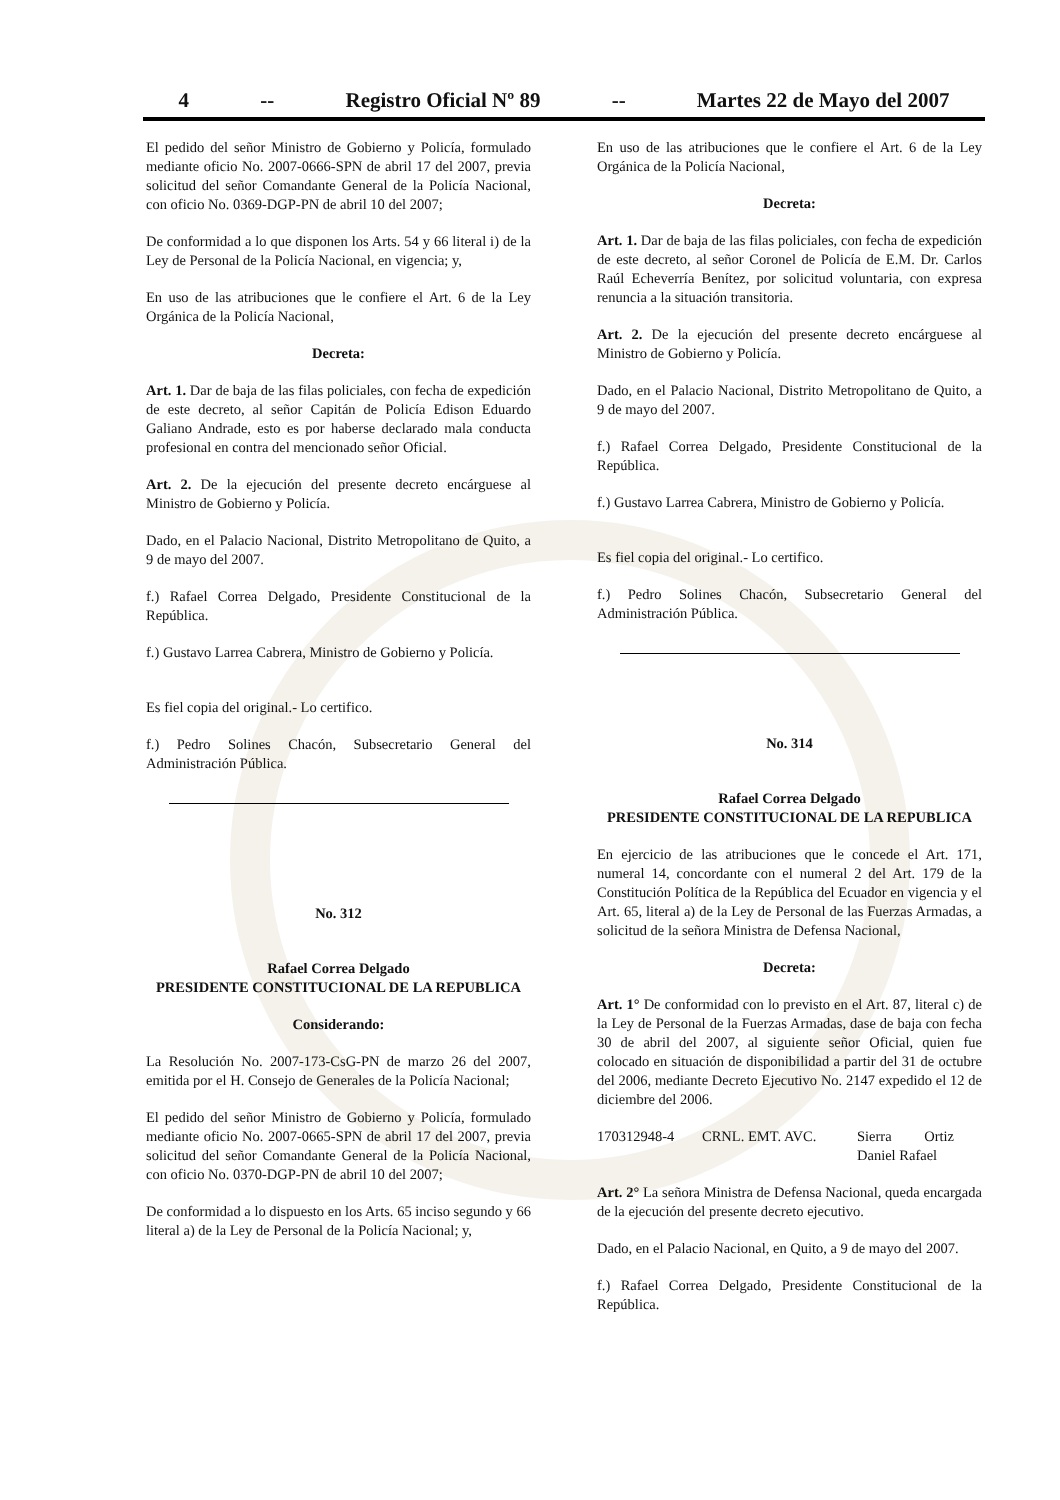4 -- Registro Oficial Nº 89 -- Martes 22 de Mayo del 2007
El pedido del señor Ministro de Gobierno y Policía, formulado mediante oficio No. 2007-0666-SPN de abril 17 del 2007, previa solicitud del señor Comandante General de la Policía Nacional, con oficio No. 0369-DGP-PN de abril 10 del 2007;
De conformidad a lo que disponen los Arts. 54 y 66 literal i) de la Ley de Personal de la Policía Nacional, en vigencia; y,
En uso de las atribuciones que le confiere el Art. 6 de la Ley Orgánica de la Policía Nacional,
Decreta:
Art. 1. Dar de baja de las filas policiales, con fecha de expedición de este decreto, al señor Capitán de Policía Edison Eduardo Galiano Andrade, esto es por haberse declarado mala conducta profesional en contra del mencionado señor Oficial.
Art. 2. De la ejecución del presente decreto encárguese al Ministro de Gobierno y Policía.
Dado, en el Palacio Nacional, Distrito Metropolitano de Quito, a 9 de mayo del 2007.
f.) Rafael Correa Delgado, Presidente Constitucional de la República.
f.) Gustavo Larrea Cabrera, Ministro de Gobierno y Policía.
Es fiel copia del original.- Lo certifico.
f.) Pedro Solines Chacón, Subsecretario General del Administración Pública.
No. 312
Rafael Correa Delgado
PRESIDENTE CONSTITUCIONAL DE LA REPUBLICA
Considerando:
La Resolución No. 2007-173-CsG-PN de marzo 26 del 2007, emitida por el H. Consejo de Generales de la Policía Nacional;
El pedido del señor Ministro de Gobierno y Policía, formulado mediante oficio No. 2007-0665-SPN de abril 17 del 2007, previa solicitud del señor Comandante General de la Policía Nacional, con oficio No. 0370-DGP-PN de abril 10 del 2007;
De conformidad a lo dispuesto en los Arts. 65 inciso segundo y 66 literal a) de la Ley de Personal de la Policía Nacional; y,
En uso de las atribuciones que le confiere el Art. 6 de la Ley Orgánica de la Policía Nacional,
Decreta:
Art. 1. Dar de baja de las filas policiales, con fecha de expedición de este decreto, al señor Coronel de Policía de E.M. Dr. Carlos Raúl Echeverría Benítez, por solicitud voluntaria, con expresa renuncia a la situación transitoria.
Art. 2. De la ejecución del presente decreto encárguese al Ministro de Gobierno y Policía.
Dado, en el Palacio Nacional, Distrito Metropolitano de Quito, a 9 de mayo del 2007.
f.) Rafael Correa Delgado, Presidente Constitucional de la República.
f.) Gustavo Larrea Cabrera, Ministro de Gobierno y Policía.
Es fiel copia del original.- Lo certifico.
f.) Pedro Solines Chacón, Subsecretario General del Administración Pública.
No. 314
Rafael Correa Delgado
PRESIDENTE CONSTITUCIONAL DE LA REPUBLICA
En ejercicio de las atribuciones que le concede el Art. 171, numeral 14, concordante con el numeral 2 del Art. 179 de la Constitución Política de la República del Ecuador en vigencia y el Art. 65, literal a) de la Ley de Personal de las Fuerzas Armadas, a solicitud de la señora Ministra de Defensa Nacional,
Decreta:
Art. 1° De conformidad con lo previsto en el Art. 87, literal c) de la Ley de Personal de la Fuerzas Armadas, dase de baja con fecha 30 de abril del 2007, al siguiente señor Oficial, quien fue colocado en situación de disponibilidad a partir del 31 de octubre del 2006, mediante Decreto Ejecutivo No. 2147 expedido el 12 de diciembre del 2006.
170312948-4 CRNL. EMT. AVC. Sierra Ortiz
Daniel Rafael
Art. 2° La señora Ministra de Defensa Nacional, queda encargada de la ejecución del presente decreto ejecutivo.
Dado, en el Palacio Nacional, en Quito, a 9 de mayo del 2007.
f.) Rafael Correa Delgado, Presidente Constitucional de la República.